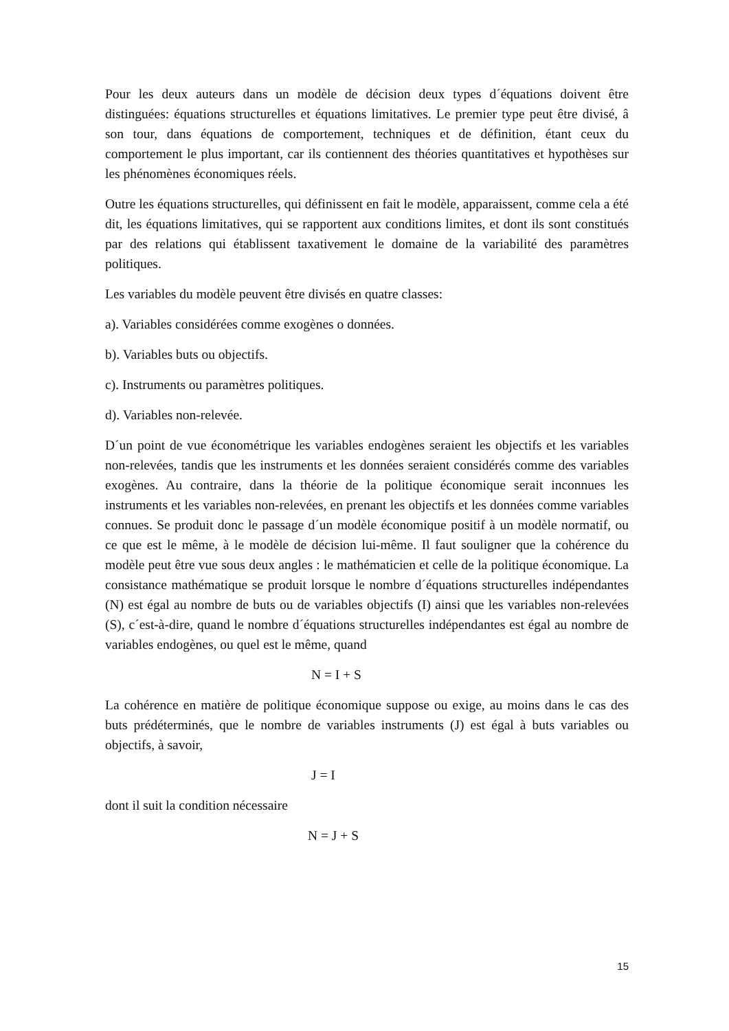Pour les deux auteurs dans un modèle de décision deux types d´équations doivent être distinguées: équations structurelles et équations limitatives. Le premier type peut être divisé, â son tour, dans équations de comportement, techniques et de définition, étant ceux du comportement le plus important, car ils contiennent des théories quantitatives et hypothèses sur les phénomènes économiques réels.
Outre les équations structurelles, qui définissent en fait le modèle, apparaissent, comme cela a été dit, les équations limitatives, qui se rapportent aux conditions limites, et dont ils sont constitués par des relations qui établissent taxativement le domaine de la variabilité des paramètres politiques.
Les variables du modèle peuvent être divisés en quatre classes:
a). Variables considérées comme exogènes o données.
b). Variables buts ou objectifs.
c). Instruments ou paramètres politiques.
d). Variables non-relevée.
D´un point de vue économétrique les variables endogènes seraient les objectifs et les variables non-relevées, tandis que les instruments et les données seraient considérés comme des variables exogènes. Au contraire, dans la théorie de la politique économique serait inconnues les instruments et les variables non-relevées, en prenant les objectifs et les données comme variables connues. Se produit donc le passage d´un modèle économique positif à un modèle normatif, ou ce que est le même, à le modèle de décision lui-même. Il faut souligner que la cohérence du modèle peut être vue sous deux angles : le mathématicien et celle de la politique économique. La consistance mathématique se produit lorsque le nombre d´équations structurelles indépendantes (N) est égal au nombre de buts ou de variables objectifs (I) ainsi que les variables non-relevées (S), c´est-à-dire, quand le nombre d´équations structurelles indépendantes est égal au nombre de variables endogènes, ou quel est le même, quand
N = I + S
La cohérence en matière de politique économique suppose ou exige, au moins dans le cas des buts prédéterminés, que le nombre de variables instruments (J) est égal à buts variables ou objectifs, à savoir,
J = I
dont il suit la condition nécessaire
N = J + S
15